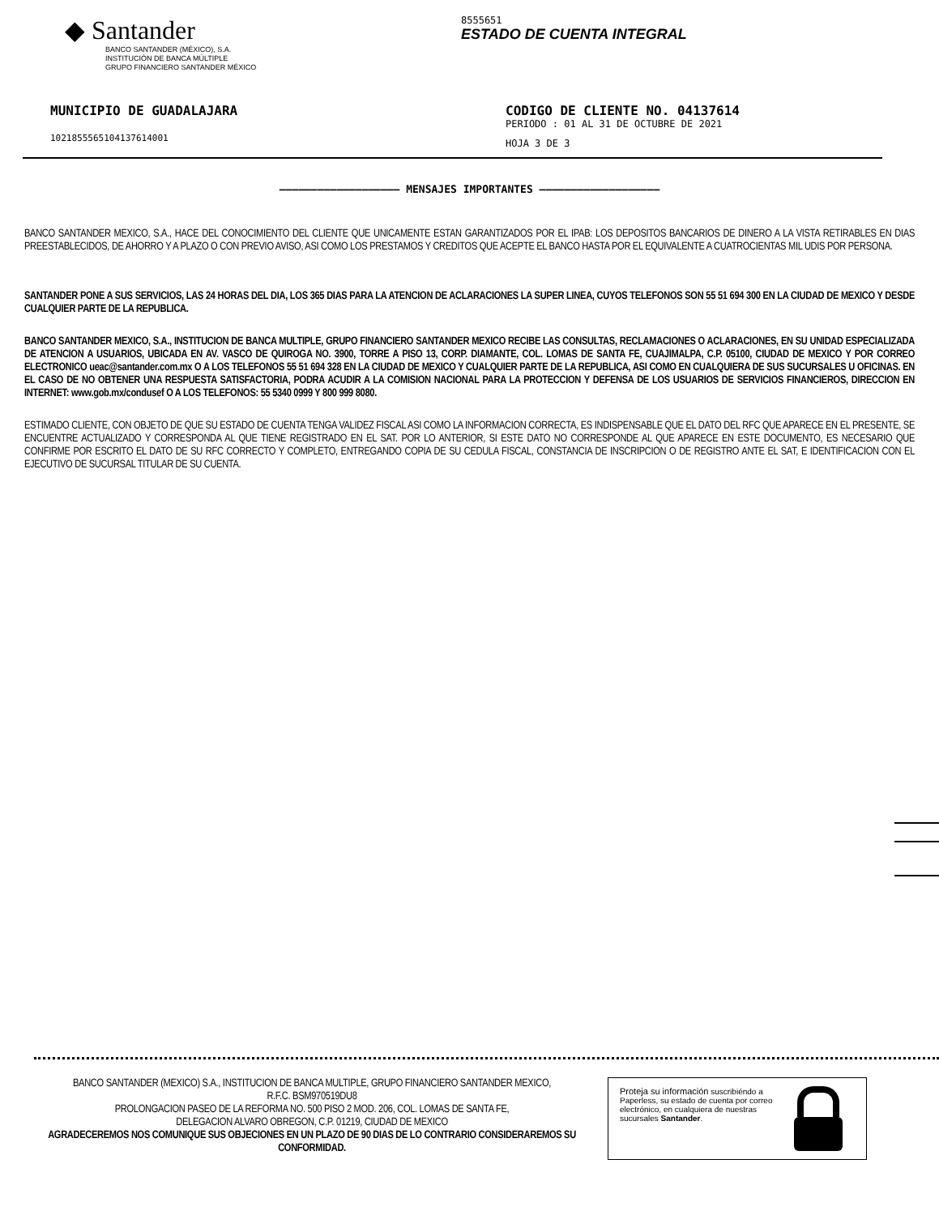◆ Santander
BANCO SANTANDER (MÉXICO), S.A.
INSTITUCIÓN DE BANCA MÚLTIPLE
GRUPO FINANCIERO SANTANDER MÉXICO
8555651
ESTADO DE CUENTA INTEGRAL
MUNICIPIO DE GUADALAJARA
102185556510413761400​1
CODIGO DE CLIENTE NO. 04137614
PERIODO : 01 AL 31 DE OCTUBRE DE 2021
HOJA 3 DE 3
——————————————————— MENSAJES IMPORTANTES ———————————————————
BANCO SANTANDER MEXICO, S.A., HACE DEL CONOCIMIENTO DEL CLIENTE QUE UNICAMENTE ESTAN GARANTIZADOS POR EL IPAB: LOS DEPOSITOS BANCARIOS DE DINERO A LA VISTA RETIRABLES EN DIAS PREESTABLECIDOS, DE AHORRO Y A PLAZO O CON PREVIO AVISO, ASI COMO LOS PRESTAMOS Y CREDITOS QUE ACEPTE EL BANCO HASTA POR EL EQUIVALENTE A CUATROCIENTAS MIL UDIS POR PERSONA.
SANTANDER PONE A SUS SERVICIOS, LAS 24 HORAS DEL DIA, LOS 365 DIAS PARA LA ATENCION DE ACLARACIONES LA SUPER LINEA, CUYOS TELEFONOS SON 55 51 694 300 EN LA CIUDAD DE MEXICO Y DESDE CUALQUIER PARTE DE LA REPUBLICA.
BANCO SANTANDER MEXICO, S.A., INSTITUCION DE BANCA MULTIPLE, GRUPO FINANCIERO SANTANDER MEXICO RECIBE LAS CONSULTAS, RECLAMACIONES O ACLARACIONES, EN SU UNIDAD ESPECIALIZADA DE ATENCION A USUARIOS, UBICADA EN AV. VASCO DE QUIROGA NO. 3900, TORRE A PISO 13, CORP. DIAMANTE, COL. LOMAS DE SANTA FE, CUAJIMALPA, C.P. 05100, CIUDAD DE MEXICO Y POR CORREO ELECTRONICO ueac@santander.com.mx O A LOS TELEFONOS 55 51 694 328 EN LA CIUDAD DE MEXICO Y CUALQUIER PARTE DE LA REPUBLICA, ASI COMO EN CUALQUIERA DE SUS SUCURSALES U OFICINAS. EN EL CASO DE NO OBTENER UNA RESPUESTA SATISFACTORIA, PODRA ACUDIR A LA COMISION NACIONAL PARA LA PROTECCION Y DEFENSA DE LOS USUARIOS DE SERVICIOS FINANCIEROS, DIRECCION EN INTERNET: www.gob.mx/condusef O A LOS TELEFONOS: 55 5340 0999 Y 800 999 8080.
ESTIMADO CLIENTE, CON OBJETO DE QUE SU ESTADO DE CUENTA TENGA VALIDEZ FISCAL ASI COMO LA INFORMACION CORRECTA, ES INDISPENSABLE QUE EL DATO DEL RFC QUE APARECE EN EL PRESENTE, SE ENCUENTRE ACTUALIZADO Y CORRESPONDA AL QUE TIENE REGISTRADO EN EL SAT. POR LO ANTERIOR, SI ESTE DATO NO CORRESPONDE AL QUE APARECE EN ESTE DOCUMENTO, ES NECESARIO QUE CONFIRME POR ESCRITO EL DATO DE SU RFC CORRECTO Y COMPLETO, ENTREGANDO COPIA DE SU CEDULA FISCAL, CONSTANCIA DE INSCRIPCION O DE REGISTRO ANTE EL SAT, E IDENTIFICACION CON EL EJECUTIVO DE SUCURSAL TITULAR DE SU CUENTA.
BANCO SANTANDER (MEXICO) S.A., INSTITUCION DE BANCA MULTIPLE, GRUPO FINANCIERO SANTANDER MEXICO,
R.F.C. BSM970519DU8
PROLONGACION PASEO DE LA REFORMA NO. 500 PISO 2 MOD. 206, COL. LOMAS DE SANTA FE,
DELEGACION ALVARO OBREGON, C.P. 01219, CIUDAD DE MEXICO
AGRADECEREMOS NOS COMUNIQUE SUS OBJECIONES EN UN PLAZO DE 90 DIAS DE LO CONTRARIO CONSIDERAREMOS SU CONFORMIDAD.
Proteja su información suscribiéndo a Paperless, su estado de cuenta por correo electrónico, en cualquiera de nuestras sucursales Santander.